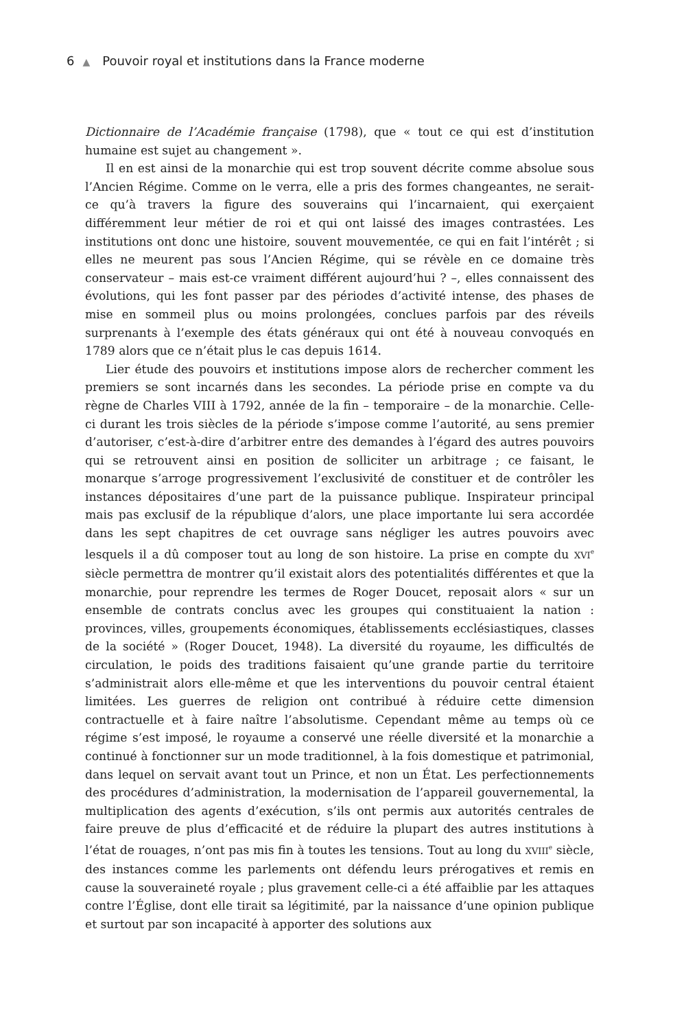6 ▲ Pouvoir royal et institutions dans la France moderne
Dictionnaire de l’Académie française (1798), que « tout ce qui est d’institution humaine est sujet au changement ».
Il en est ainsi de la monarchie qui est trop souvent décrite comme absolue sous l’Ancien Régime. Comme on le verra, elle a pris des formes changeantes, ne serait-ce qu’à travers la figure des souverains qui l’incarnaient, qui exerçaient différemment leur métier de roi et qui ont laissé des images contrastées. Les institutions ont donc une histoire, souvent mouvementée, ce qui en fait l’intérêt ; si elles ne meurent pas sous l’Ancien Régime, qui se révèle en ce domaine très conservateur – mais est-ce vraiment différent aujourd’hui ? –, elles connaissent des évolutions, qui les font passer par des périodes d’activité intense, des phases de mise en sommeil plus ou moins prolongées, conclues parfois par des réveils surprenants à l’exemple des états généraux qui ont été à nouveau convoqués en 1789 alors que ce n’était plus le cas depuis 1614.
Lier étude des pouvoirs et institutions impose alors de rechercher comment les premiers se sont incarnés dans les secondes. La période prise en compte va du règne de Charles VIII à 1792, année de la fin – temporaire – de la monarchie. Celle-ci durant les trois siècles de la période s’impose comme l’autorité, au sens premier d’autoriser, c’est-à-dire d’arbitrer entre des demandes à l’égard des autres pouvoirs qui se retrouvent ainsi en position de solliciter un arbitrage ; ce faisant, le monarque s’arroge progressivement l’exclusivité de constituer et de contrôler les instances dépositaires d’une part de la puissance publique. Inspirateur principal mais pas exclusif de la république d’alors, une place importante lui sera accordée dans les sept chapitres de cet ouvrage sans négliger les autres pouvoirs avec lesquels il a dû composer tout au long de son histoire. La prise en compte du XVI<sup>e</sup> siècle permettra de montrer qu’il existait alors des potentialités différentes et que la monarchie, pour reprendre les termes de Roger Doucet, reposait alors « sur un ensemble de contrats conclus avec les groupes qui constituaient la nation : provinces, villes, groupements économiques, établissements ecclésiastiques, classes de la société » (Roger Doucet, 1948). La diversité du royaume, les difficultés de circulation, le poids des traditions faisaient qu’une grande partie du territoire s’administrait alors elle-même et que les interventions du pouvoir central étaient limitées. Les guerres de religion ont contribué à réduire cette dimension contractuelle et à faire naître l’absolutisme. Cependant même au temps où ce régime s’est imposé, le royaume a conservé une réelle diversité et la monarchie a continué à fonctionner sur un mode traditionnel, à la fois domestique et patrimonial, dans lequel on servait avant tout un Prince, et non un État. Les perfectionnements des procédures d’administration, la modernisation de l’appareil gouvernemental, la multiplication des agents d’exécution, s’ils ont permis aux autorités centrales de faire preuve de plus d’efficacité et de réduire la plupart des autres institutions à l’état de rouages, n’ont pas mis fin à toutes les tensions. Tout au long du XVIII<sup>e</sup> siècle, des instances comme les parlements ont défendu leurs prérogatives et remis en cause la souveraineté royale ; plus gravement celle-ci a été affaiblie par les attaques contre l’Église, dont elle tirait sa légitimité, par la naissance d’une opinion publique et surtout par son incapacité à apporter des solutions aux